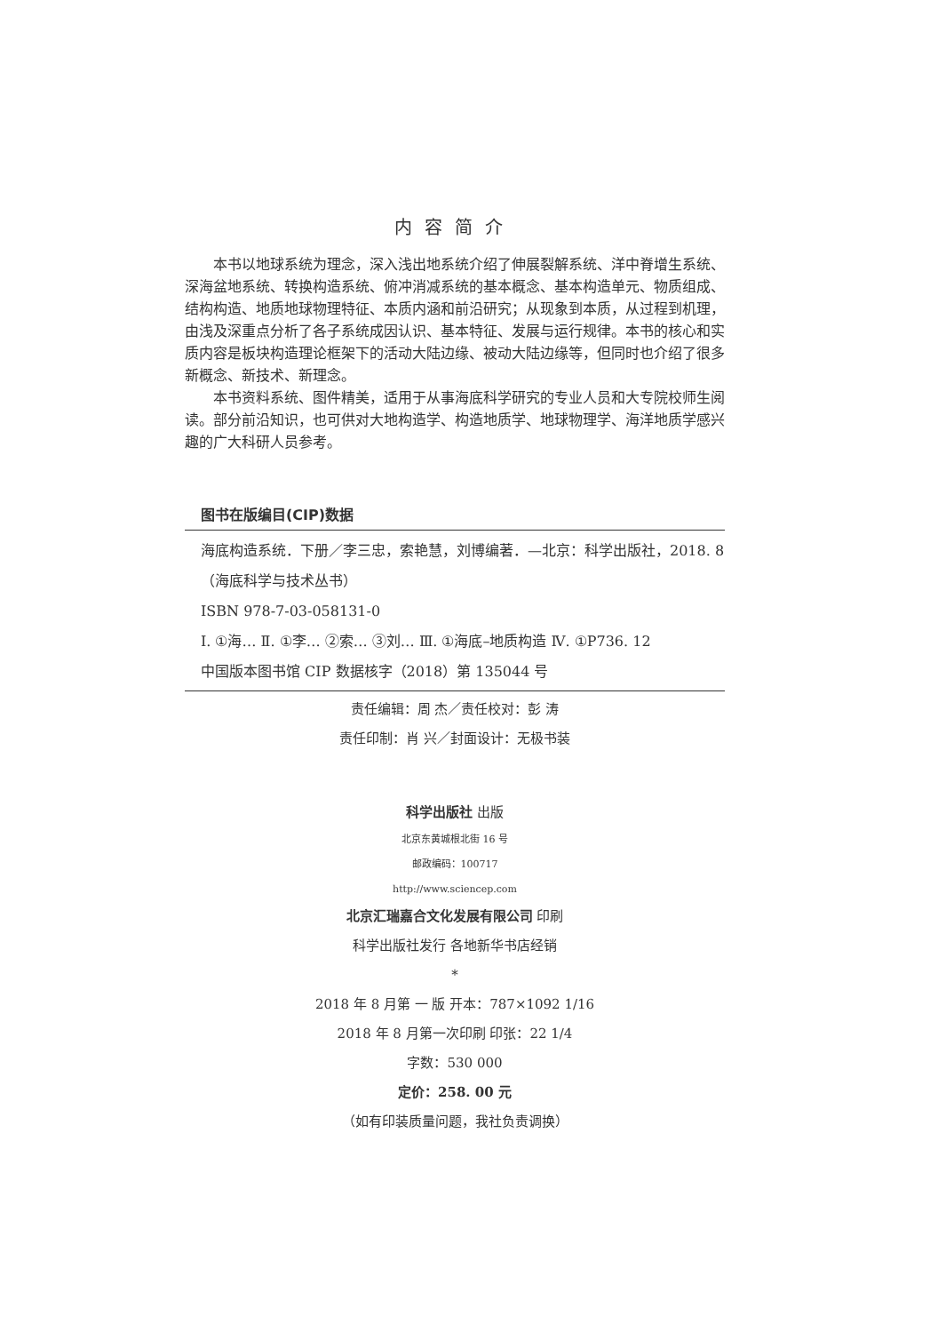内容简介
本书以地球系统为理念，深入浅出地系统介绍了伸展裂解系统、洋中脊增生系统、深海盆地系统、转换构造系统、俯冲消减系统的基本概念、基本构造单元、物质组成、结构构造、地质地球物理特征、本质内涵和前沿研究；从现象到本质，从过程到机理，由浅及深重点分析了各子系统成因认识、基本特征、发展与运行规律。本书的核心和实质内容是板块构造理论框架下的活动大陆边缘、被动大陆边缘等，但同时也介绍了很多新概念、新技术、新理念。
本书资料系统、图件精美，适用于从事海底科学研究的专业人员和大专院校师生阅读。部分前沿知识，也可供对大地构造学、构造地质学、地球物理学、海洋地质学感兴趣的广大科研人员参考。
图书在版编目(CIP)数据
海底构造系统．下册／李三忠，索艳慧，刘博编著．—北京：科学出版社，2018. 8
（海底科学与技术丛书）
ISBN 978-7-03-058131-0
Ⅰ. ①海… Ⅱ. ①李… ②索… ③刘… Ⅲ. ①海底–地质构造 Ⅳ. ①P736. 12
中国版本图书馆 CIP 数据核字（2018）第 135044 号
责任编辑：周 杰／责任校对：彭 涛
责任印制：肖 兴／封面设计：无极书装
科学出版社 出版
北京东黄城根北街 16 号
邮政编码：100717
http://www.sciencep.com
北京汇瑞嘉合文化发展有限公司 印刷
科学出版社发行 各地新华书店经销
*
2018 年 8 月第 一 版 开本：787×1092 1/16
2018 年 8 月第一次印刷 印张：22 1/4
字数：530 000
定价：258. 00 元
（如有印装质量问题，我社负责调换）